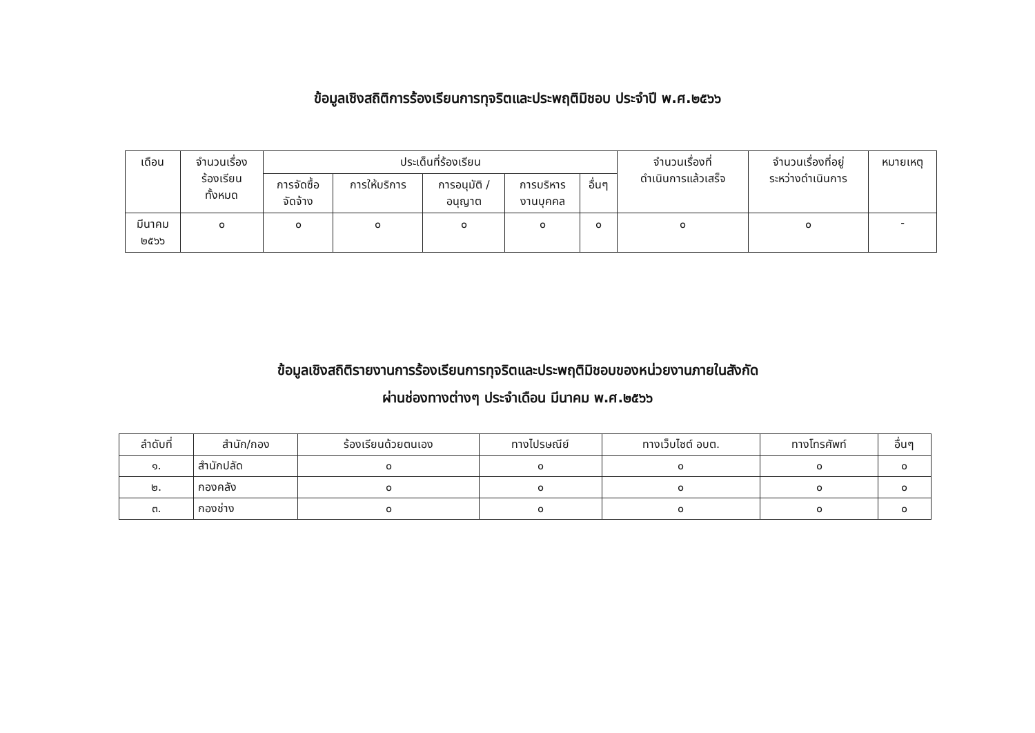ข้อมูลเชิงสถิติการร้องเรียนการทุจริตและประพฤติมิชอบ ประจำปี พ.ศ.๒๕๖๖
| เดือน | จำนวนเรื่อง ร้องเรียน ทั้งหมด | ประเด็นที่ร้องเรียน | | | | | จำนวนเรื่องที่ ดำเนินการแล้วเสร็จ | จำนวนเรื่องที่อยู่ ระหว่างดำเนินการ | หมายเหตุ |
| --- | --- | --- | --- | --- | --- | --- | --- | --- | --- |
| | | การจัดซื้อ จัดจ้าง | การให้บริการ | การอนุมัติ / อนุญาต | การบริหาร งานบุคคล | อื่นๆ | | | |
| มีนาคม ๒๕๖๖ | ๐ | ๐ | ๐ | ๐ | ๐ | ๐ | ๐ | ๐ | - |
ข้อมูลเชิงสถิติรายงานการร้องเรียนการทุจริตและประพฤติมิชอบของหน่วยงานภายในสังกัด
ผ่านช่องทางต่างๆ ประจำเดือน มีนาคม พ.ศ.๒๕๖๖
| ลำดับที่ | สำนัก/กอง | ร้องเรียนด้วยตนเอง | ทางไปรษณีย์ | ทางเว็บไซต์ อบต. | ทางโทรศัพท์ | อื่นๆ |
| --- | --- | --- | --- | --- | --- | --- |
| ๑. | สำนักปลัด | ๐ | ๐ | ๐ | ๐ | ๐ |
| ๒. | กองคลัง | ๐ | ๐ | ๐ | ๐ | ๐ |
| ๓. | กองช่าง | ๐ | ๐ | ๐ | ๐ | ๐ |